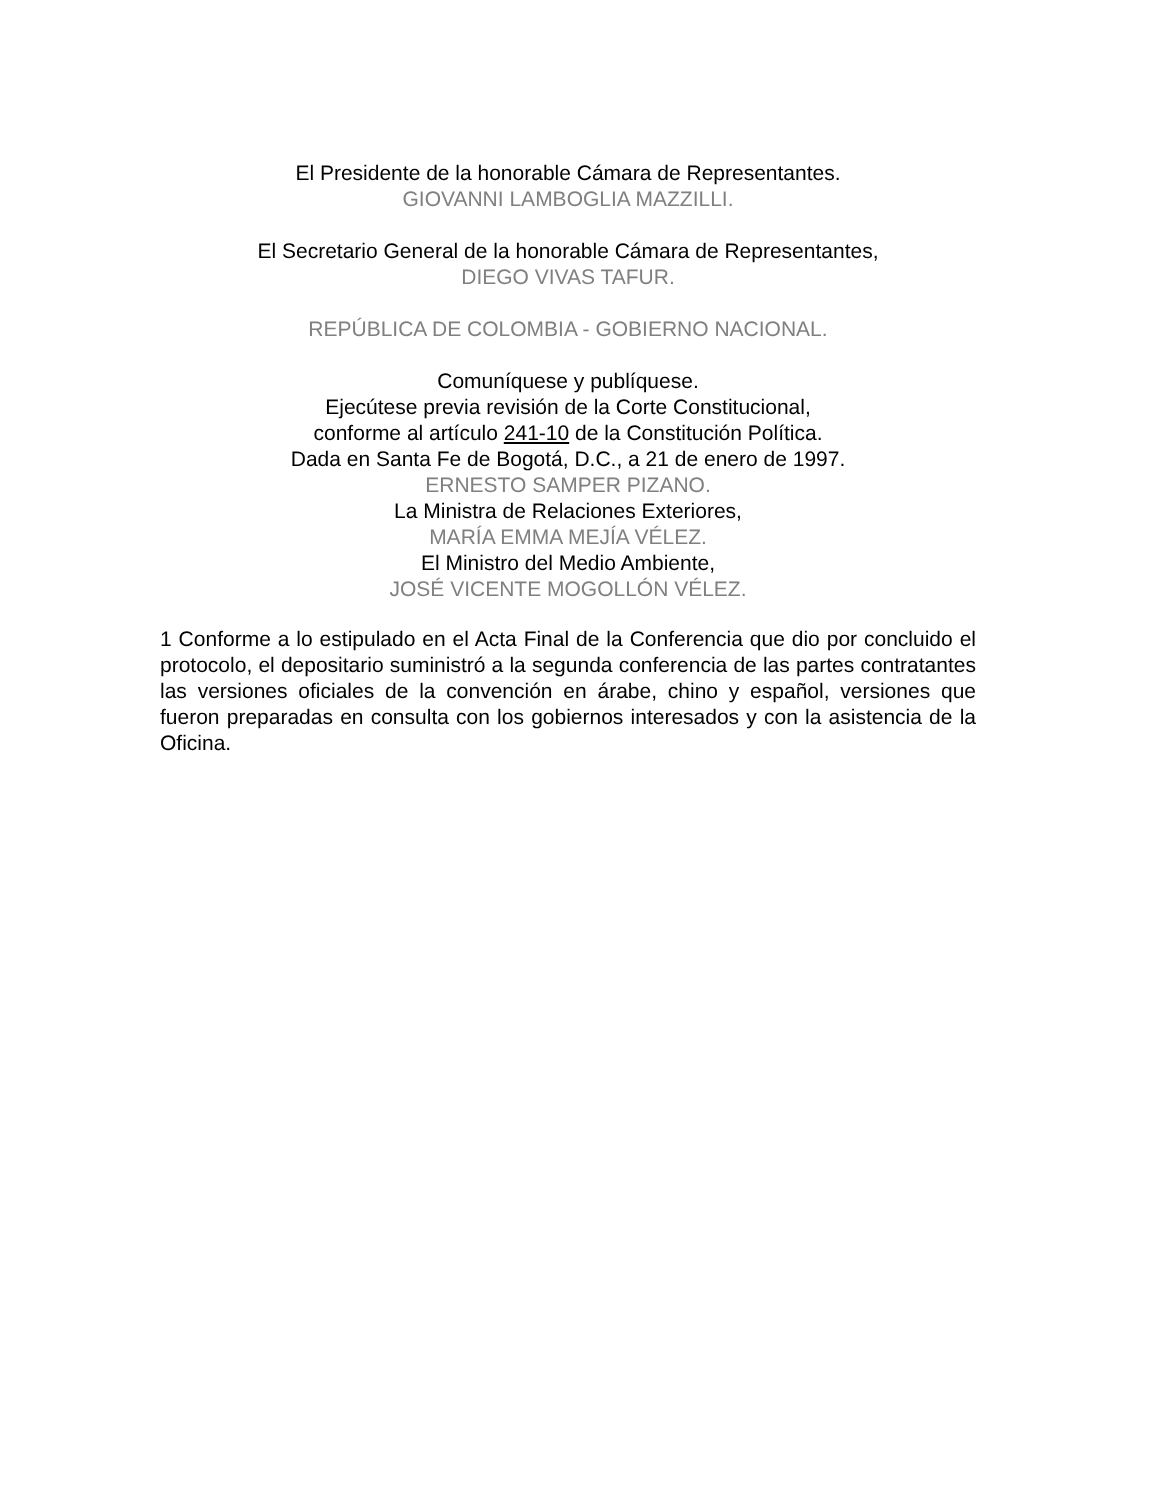El Presidente de la honorable Cámara de Representantes.
GIOVANNI LAMBOGLIA MAZZILLI.
El Secretario General de la honorable Cámara de Representantes,
DIEGO VIVAS TAFUR.
REPÚBLICA DE COLOMBIA - GOBIERNO NACIONAL.
Comuníquese y publíquese.
Ejecútese previa revisión de la Corte Constitucional,
conforme al artículo 241-10 de la Constitución Política.
Dada en Santa Fe de Bogotá, D.C., a 21 de enero de 1997.
ERNESTO SAMPER PIZANO.
La Ministra de Relaciones Exteriores,
MARÍA EMMA MEJÍA VÉLEZ.
El Ministro del Medio Ambiente,
JOSÉ VICENTE MOGOLLÓN VÉLEZ.
1 Conforme a lo estipulado en el Acta Final de la Conferencia que dio por concluido el protocolo, el depositario suministró a la segunda conferencia de las partes contratantes las versiones oficiales de la convención en árabe, chino y español, versiones que fueron preparadas en consulta con los gobiernos interesados y con la asistencia de la Oficina.